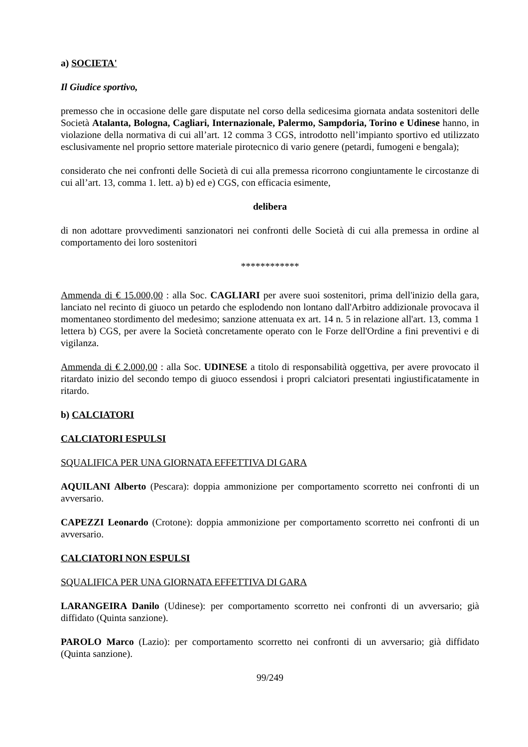a) SOCIETA'
Il Giudice sportivo,
premesso che in occasione delle gare disputate nel corso della sedicesima giornata andata sostenitori delle Società Atalanta, Bologna, Cagliari, Internazionale, Palermo, Sampdoria, Torino e Udinese hanno, in violazione della normativa di cui all’art. 12 comma 3 CGS, introdotto nell’impianto sportivo ed utilizzato esclusivamente nel proprio settore materiale pirotecnico di vario genere (petardi, fumogeni e bengala);
considerato che nei confronti delle Società di cui alla premessa ricorrono congiuntamente le circostanze di cui all’art. 13, comma 1. lett. a) b) ed e) CGS, con efficacia esimente,
delibera
di non adottare provvedimenti sanzionatori nei confronti delle Società di cui alla premessa in ordine al comportamento dei loro sostenitori
************
Ammenda di € 15.000,00 : alla Soc. CAGLIARI per avere suoi sostenitori, prima dell'inizio della gara, lanciato nel recinto di giuoco un petardo che esplodendo non lontano dall'Arbitro addizionale provocava il momentaneo stordimento del medesimo; sanzione attenuata ex art. 14 n. 5 in relazione all'art. 13, comma 1 lettera b) CGS, per avere la Società concretamente operato con le Forze dell'Ordine a fini preventivi e di vigilanza.
Ammenda di € 2.000,00 : alla Soc. UDINESE a titolo di responsabilità oggettiva, per avere provocato il ritardato inizio del secondo tempo di giuoco essendosi i propri calciatori presentati ingiustificatamente in ritardo.
b) CALCIATORI
CALCIATORI ESPULSI
SQUALIFICA PER UNA GIORNATA EFFETTIVA DI GARA
AQUILANI Alberto (Pescara): doppia ammonizione per comportamento scorretto nei confronti di un avversario.
CAPEZZI Leonardo (Crotone): doppia ammonizione per comportamento scorretto nei confronti di un avversario.
CALCIATORI NON ESPULSI
SQUALIFICA PER UNA GIORNATA EFFETTIVA DI GARA
LARANGEIRA Danilo (Udinese): per comportamento scorretto nei confronti di un avversario; già diffidato (Quinta sanzione).
PAROLO Marco (Lazio): per comportamento scorretto nei confronti di un avversario; già diffidato (Quinta sanzione).
99/249